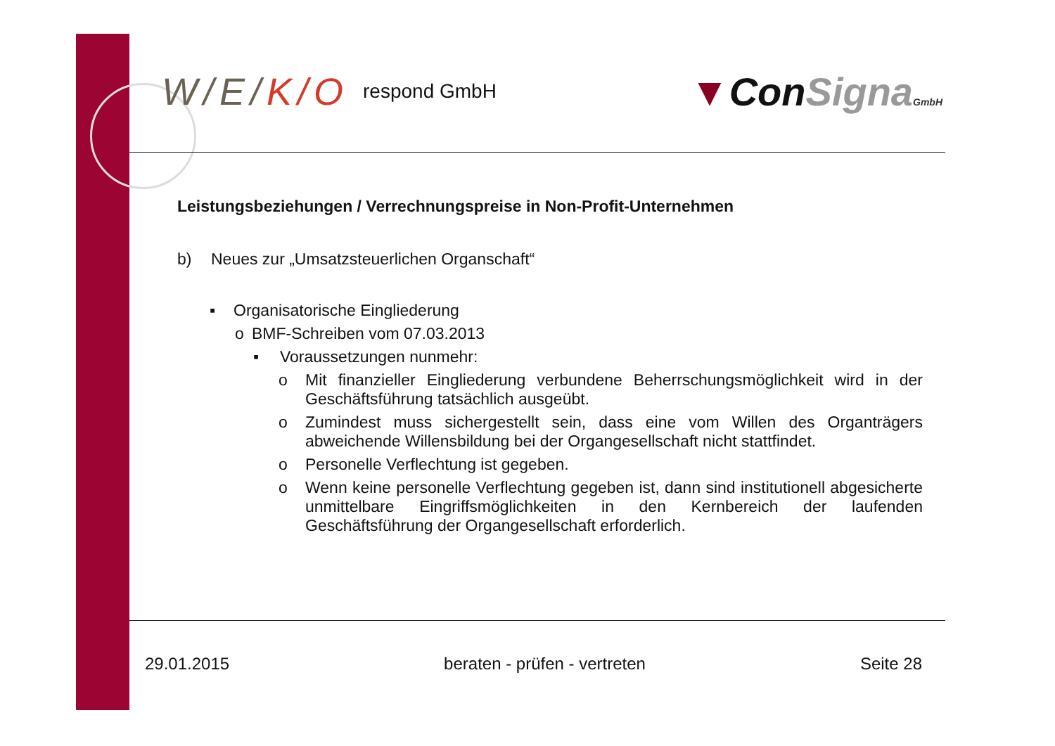W/E/K/O respond GmbH
▼ConSigna GmbH
Leistungsbeziehungen / Verrechnungspreise in Non-Profit-Unternehmen
b) Neues zur „Umsatzsteuerlichen Organschaft“
▪ Organisatorische Eingliederung
o BMF-Schreiben vom 07.03.2013
▪ Voraussetzungen nunmehr:
o Mit finanzieller Eingliederung verbundene Beherrschungsmöglichkeit wird in der Geschäftsführung tatsächlich ausgeübt.
o Zumindest muss sichergestellt sein, dass eine vom Willen des Organträgers abweichende Willensbildung bei der Organgesellschaft nicht stattfindet.
o Personelle Verflechtung ist gegeben.
o Wenn keine personelle Verflechtung gegeben ist, dann sind institutionell abgesicherte unmittelbare Eingriffsmöglichkeiten in den Kernbereich der laufenden Geschäftsführung der Organgesellschaft erforderlich.
29.01.2015 beraten - prüfen - vertreten Seite 28